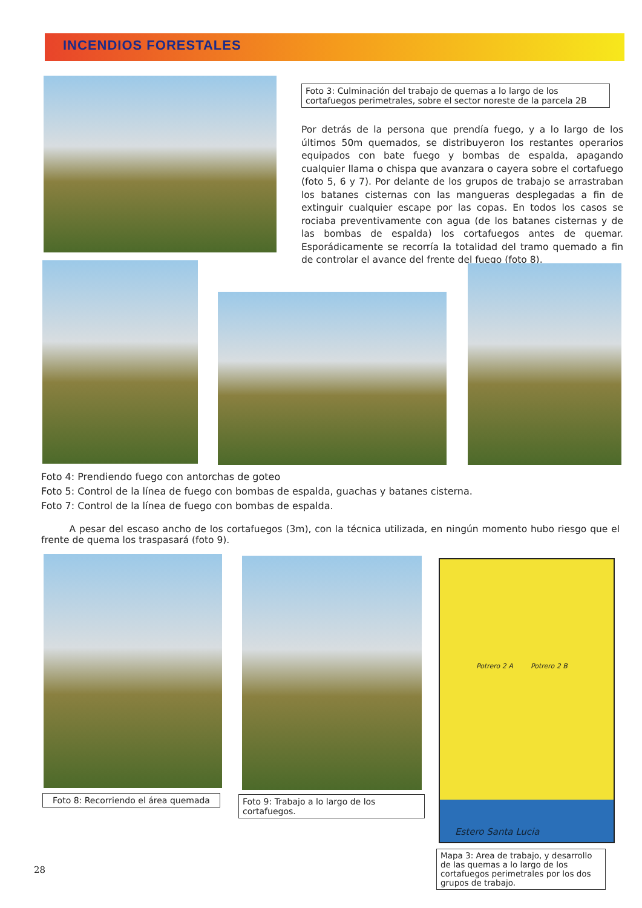INCENDIOS FORESTALES
Foto 3: Culminación del trabajo de quemas a lo largo de los cortafuegos perimetrales, sobre el sector noreste de la parcela 2B
Por detrás de la persona que prendía fuego, y a lo largo de los últimos 50m quemados, se distribuyeron los restantes operarios equipados con bate fuego y bombas de espalda, apagando cualquier llama o chispa que avanzara o cayera sobre el cortafuego (foto 5, 6 y 7). Por delante de los grupos de trabajo se arrastraban los batanes cisternas con las mangueras desplegadas a fin de extinguir cualquier escape por las copas. En todos los casos se rociaba preventivamente con agua (de los batanes cisternas y de las bombas de espalda) los cortafuegos antes de quemar. Esporádicamente se recorría la totalidad del tramo quemado a fin de controlar el avance del frente del fuego (foto 8).
Foto 4: Prendiendo fuego con antorchas de goteo
Foto 5: Control de la línea de fuego con bombas de espalda, guachas y batanes cisterna.
Foto 7: Control de la línea de fuego con bombas de espalda.
A pesar del escaso ancho de los cortafuegos (3m), con la técnica utilizada, en ningún momento hubo riesgo que el frente de quema los traspasará (foto 9).
Potrero 2 A Potrero 2 B
Estero Santa Lucia
Foto 8: Recorriendo el área quemada
Foto 9: Trabajo a lo largo de los cortafuegos.
Mapa 3: Area de trabajo, y desarrollo de las quemas a lo largo de los cortafuegos perimetrales por los dos grupos de trabajo.
28